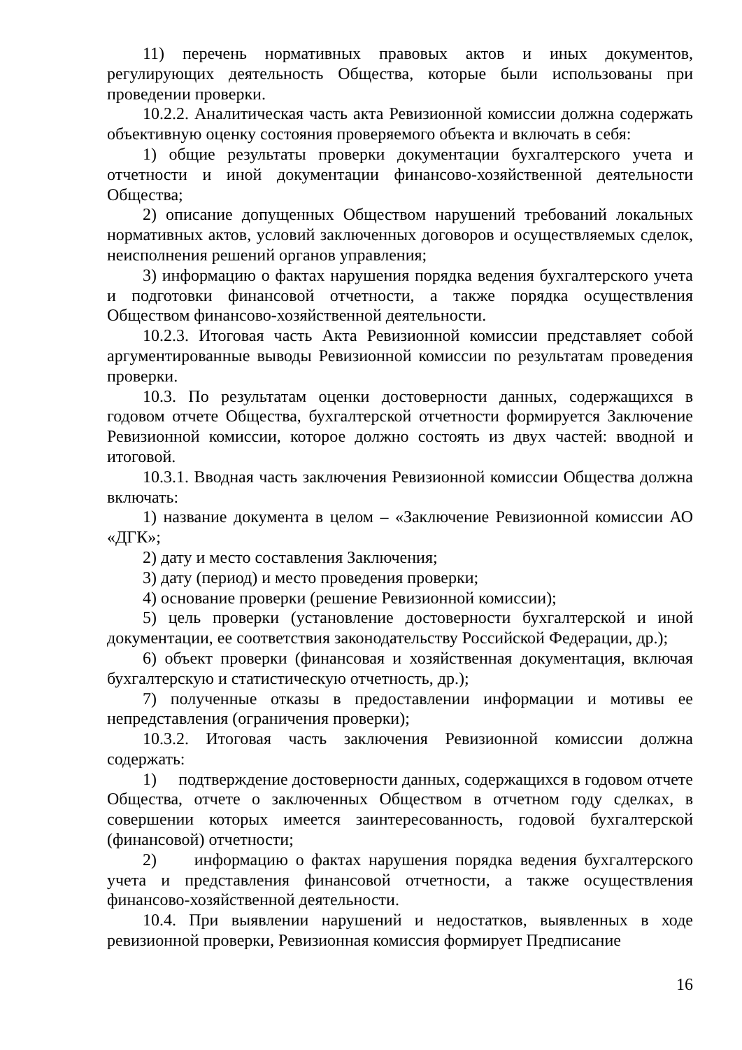11) перечень нормативных правовых актов и иных документов, регулирующих деятельность Общества, которые были использованы при проведении проверки.
10.2.2. Аналитическая часть акта Ревизионной комиссии должна содержать объективную оценку состояния проверяемого объекта и включать в себя:
1) общие результаты проверки документации бухгалтерского учета и отчетности и иной документации финансово-хозяйственной деятельности Общества;
2) описание допущенных Обществом нарушений требований локальных нормативных актов, условий заключенных договоров и осуществляемых сделок, неисполнения решений органов управления;
3) информацию о фактах нарушения порядка ведения бухгалтерского учета и подготовки финансовой отчетности, а также порядка осуществления Обществом финансово-хозяйственной деятельности.
10.2.3. Итоговая часть Акта Ревизионной комиссии представляет собой аргументированные выводы Ревизионной комиссии по результатам проведения проверки.
10.3. По результатам оценки достоверности данных, содержащихся в годовом отчете Общества, бухгалтерской отчетности формируется Заключение Ревизионной комиссии, которое должно состоять из двух частей: вводной и итоговой.
10.3.1. Вводная часть заключения Ревизионной комиссии Общества должна включать:
1) название документа в целом – «Заключение Ревизионной комиссии АО «ДГК»;
2) дату и место составления Заключения;
3) дату (период) и место проведения проверки;
4) основание проверки (решение Ревизионной комиссии);
5) цель проверки (установление достоверности бухгалтерской и иной документации, ее соответствия законодательству Российской Федерации, др.);
6) объект проверки (финансовая и хозяйственная документация, включая бухгалтерскую и статистическую отчетность, др.);
7) полученные отказы в предоставлении информации и мотивы ее непредставления (ограничения проверки);
10.3.2. Итоговая часть заключения Ревизионной комиссии должна содержать:
1) подтверждение достоверности данных, содержащихся в годовом отчете Общества, отчете о заключенных Обществом в отчетном году сделках, в совершении которых имеется заинтересованность, годовой бухгалтерской (финансовой) отчетности;
2) информацию о фактах нарушения порядка ведения бухгалтерского учета и представления финансовой отчетности, а также осуществления финансово-хозяйственной деятельности.
10.4. При выявлении нарушений и недостатков, выявленных в ходе ревизионной проверки, Ревизионная комиссия формирует Предписание
16